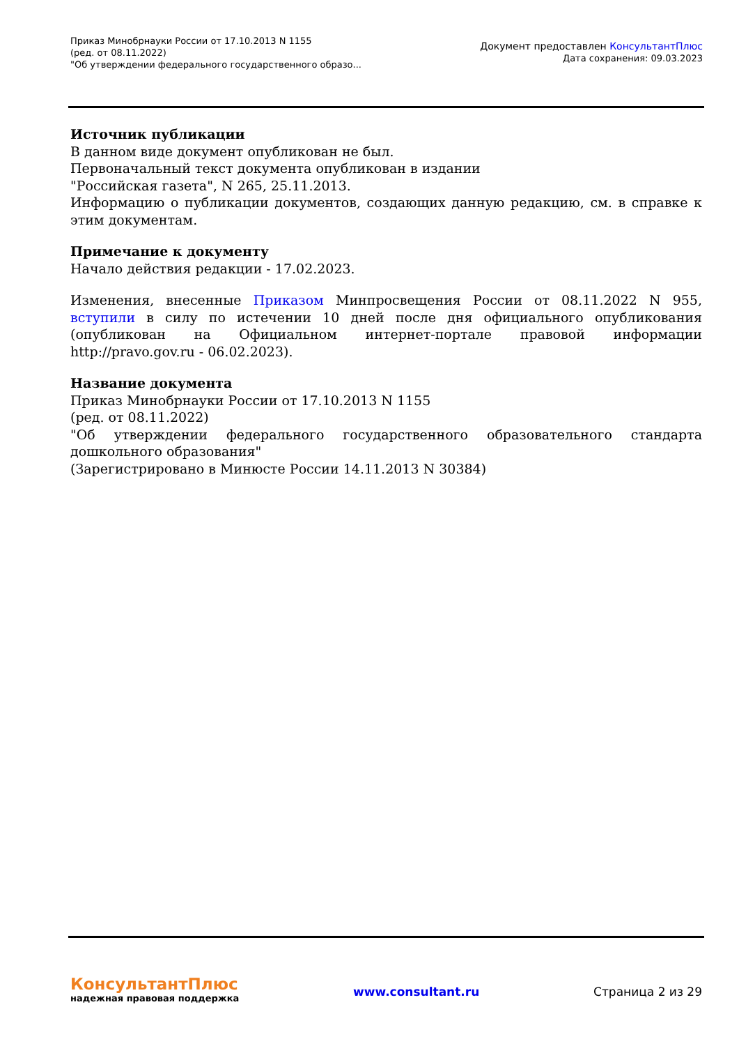Приказ Минобрнауки России от 17.10.2013 N 1155
(ред. от 08.11.2022)
"Об утверждении федерального государственного образо...
Документ предоставлен КонсультантПлюс
Дата сохранения: 09.03.2023
Источник публикации
В данном виде документ опубликован не был.
Первоначальный текст документа опубликован в издании
"Российская газета", N 265, 25.11.2013.
Информацию о публикации документов, создающих данную редакцию, см. в справке к этим документам.
Примечание к документу
Начало действия редакции - 17.02.2023.
Изменения, внесенные Приказом Минпросвещения России от 08.11.2022 N 955, вступили в силу по истечении 10 дней после дня официального опубликования (опубликован на Официальном интернет-портале правовой информации http://pravo.gov.ru - 06.02.2023).
Название документа
Приказ Минобрнауки России от 17.10.2013 N 1155
(ред. от 08.11.2022)
"Об утверждении федерального государственного образовательного стандарта дошкольного образования"
(Зарегистрировано в Минюсте России 14.11.2013 N 30384)
КонсультантПлюс
надежная правовая поддержка
www.consultant.ru Страница 2 из 29